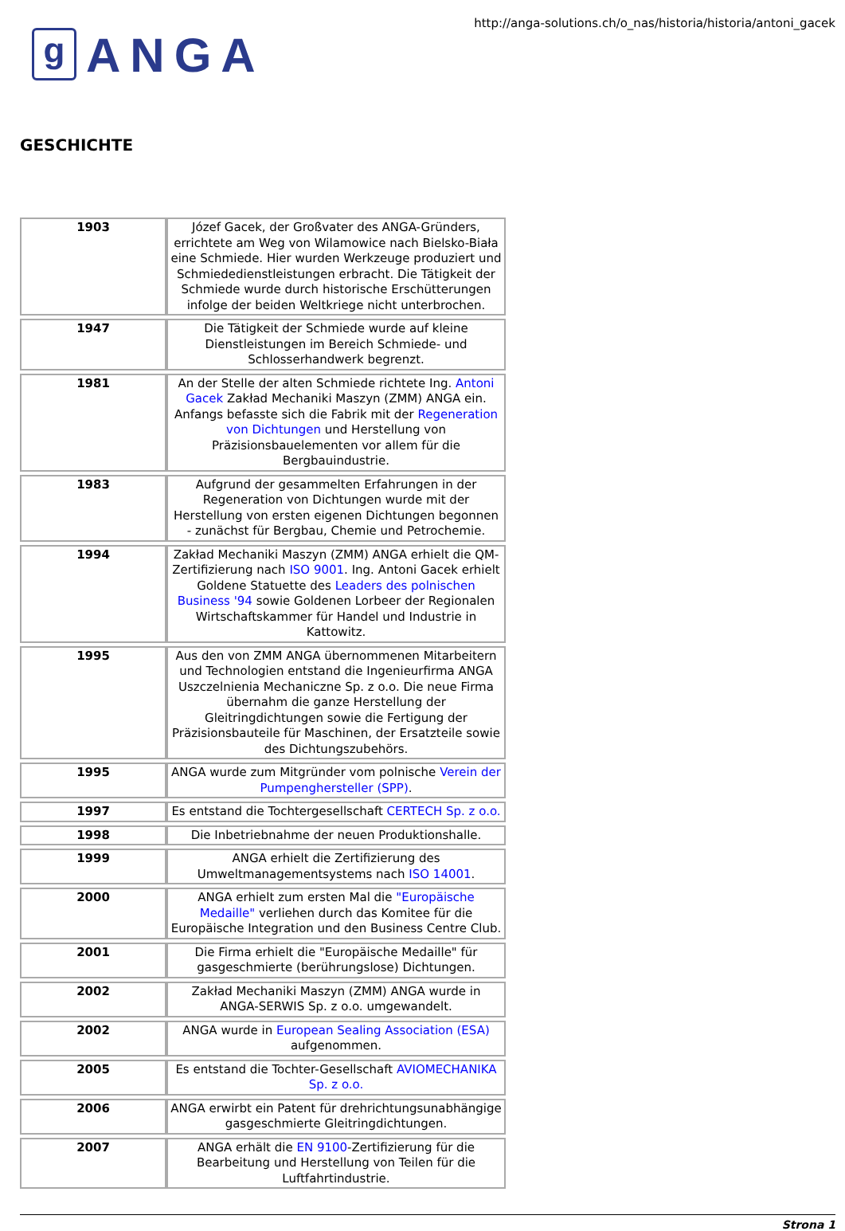g ANGA
http://anga-solutions.ch/o_nas/historia/historia/antoni_gacek
GESCHICHTE
| 1903 | Józef Gacek, der Großvater des ANGA-Gründers, errichtete am Weg von Wilamowice nach Bielsko-Biała eine Schmiede. Hier wurden Werkzeuge produziert und Schmiededienstleistungen erbracht. Die Tätigkeit der Schmiede wurde durch historische Erschütterungen infolge der beiden Weltkriege nicht unterbrochen. |
| 1947 | Die Tätigkeit der Schmiede wurde auf kleine Dienstleistungen im Bereich Schmiede- und Schlosserhandwerk begrenzt. |
| 1981 | An der Stelle der alten Schmiede richtete Ing. Antoni Gacek Zakład Mechaniki Maszyn (ZMM) ANGA ein. Anfangs befasste sich die Fabrik mit der Regeneration von Dichtungen und Herstellung von Präzisionsbauelementen vor allem für die Bergbauindustrie. |
| 1983 | Aufgrund der gesammelten Erfahrungen in der Regeneration von Dichtungen wurde mit der Herstellung von ersten eigenen Dichtungen begonnen - zunächst für Bergbau, Chemie und Petrochemie. |
| 1994 | Zakład Mechaniki Maszyn (ZMM) ANGA erhielt die QM-Zertifizierung nach ISO 9001 . Ing. Antoni Gacek erhielt Goldene Statuette des Leaders des polnischen Business '94 sowie Goldenen Lorbeer der Regionalen Wirtschaftskammer für Handel und Industrie in Kattowitz. |
| 1995 | Aus den von ZMM ANGA übernommenen Mitarbeitern und Technologien entstand die Ingenieurfirma ANGA Uszczelnienia Mechaniczne Sp. z o.o. Die neue Firma übernahm die ganze Herstellung der Gleitringdichtungen sowie die Fertigung der Präzisionsbauteile für Maschinen, der Ersatzteile sowie des Dichtungszubehörs. |
| 1995 | ANGA wurde zum Mitgründer vom polnische Verein der Pumpenghersteller (SPP) . |
| 1997 | Es entstand die Tochtergesellschaft CERTECH Sp. z o.o. |
| 1998 | Die Inbetriebnahme der neuen Produktionshalle. |
| 1999 | ANGA erhielt die Zertifizierung des Umweltmanagementsystems nach ISO 14001 . |
| 2000 | ANGA erhielt zum ersten Mal die "Europäische Medaille" verliehen durch das Komitee für die Europäische Integration und den Business Centre Club. |
| 2001 | Die Firma erhielt die "Europäische Medaille" für gasgeschmierte (berührungslose) Dichtungen. |
| 2002 | Zakład Mechaniki Maszyn (ZMM) ANGA wurde in ANGA-SERWIS Sp. z o.o. umgewandelt. |
| 2002 | ANGA wurde in European Sealing Association (ESA) aufgenommen. |
| 2005 | Es entstand die Tochter-Gesellschaft AVIOMECHANIKA Sp. z o.o. |
| 2006 | ANGA erwirbt ein Patent für drehrichtungsunabhängige gasgeschmierte Gleitringdichtungen. |
| 2007 | ANGA erhält die EN 9100 -Zertifizierung für die Bearbeitung und Herstellung von Teilen für die Luftfahrtindustrie. |
Strona 1